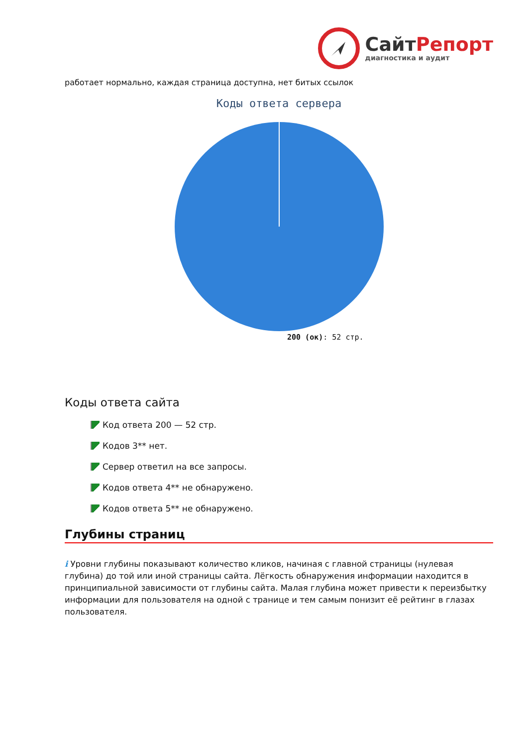СайтРепорт
диагностика и аудит
работает нормально, каждая страница доступна, нет битых ссылок
Коды ответа сервера
200 (ок): 52 стр.
Коды ответа сайта
Код ответа 200 — 52 стр.
Кодов 3** нет.
Сервер ответил на все запросы.
Кодов ответа 4** не обнаружено.
Кодов ответа 5** не обнаружено.
Глубины страниц
i Уровни глубины показывают количество кликов, начиная с главной страницы (нулевая глубина) до той или иной страницы сайта. Лёгкость обнаружения информации находится в принципиальной зависимости от глубины сайта. Малая глубина может привести к переизбытку информации для пользователя на одной с транице и тем самым понизит её рейтинг в глазах пользователя.